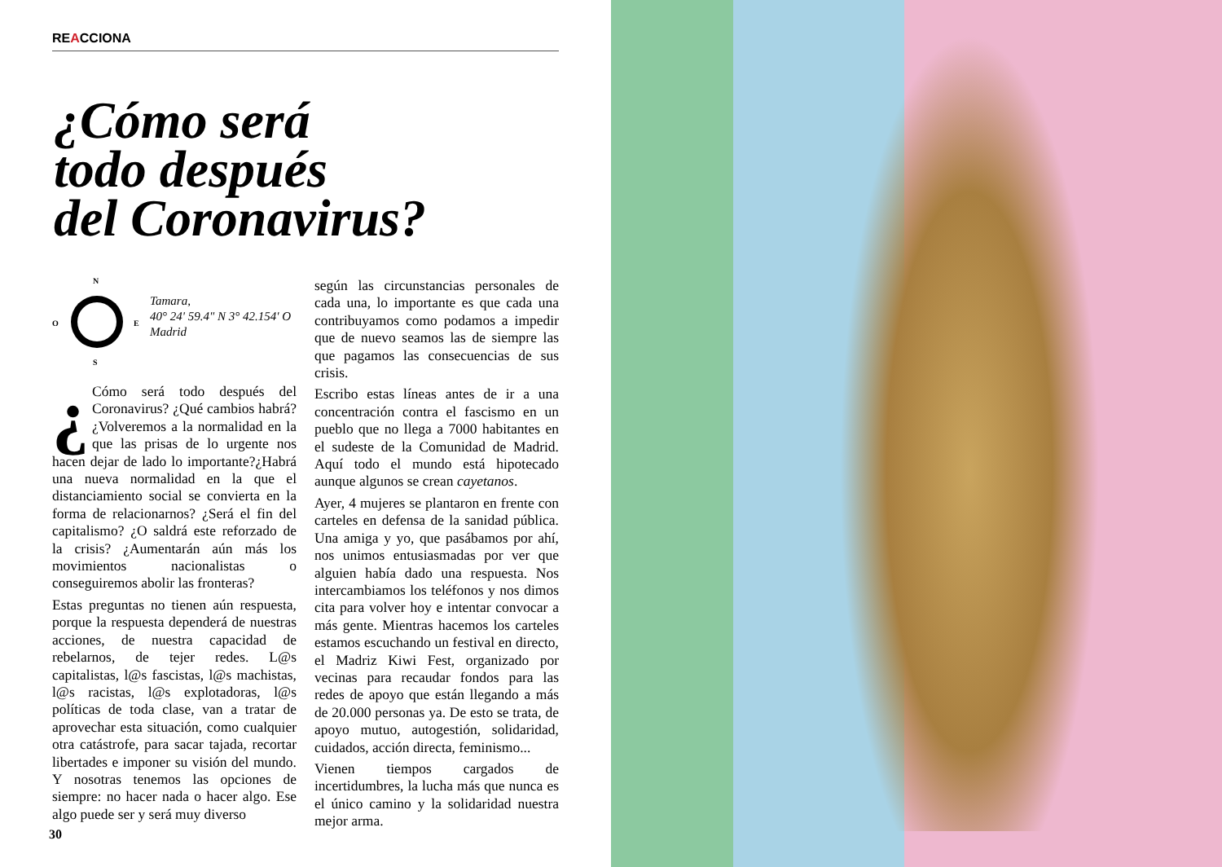REACCIONA
¿Cómo será
todo después
del Coronavirus?
N
S
O
E
Tamara,
40° 24' 59.4" N 3° 42.154' O
Madrid
¿ Cómo será todo después del Coronavirus? ¿Qué cambios habrá? ¿Volveremos a la normalidad en la que las prisas de lo urgente nos hacen dejar de lado lo importante?¿Habrá una nueva normalidad en la que el distanciamiento social se convierta en la forma de relacionarnos? ¿Será el fin del capitalismo? ¿O saldrá este reforzado de la crisis? ¿Aumentarán aún más los movimientos nacionalistas o conseguiremos abolir las fronteras?
Estas preguntas no tienen aún respuesta, porque la respuesta dependerá de nuestras acciones, de nuestra capacidad de rebelarnos, de tejer redes. L@s capitalistas, l@s fascistas, l@s machistas, l@s racistas, l@s explotadoras, l@s políticas de toda clase, van a tratar de aprovechar esta situación, como cualquier otra catástrofe, para sacar tajada, recortar libertades e imponer su visión del mundo. Y nosotras tenemos las opciones de siempre: no hacer nada o hacer algo. Ese algo puede ser y será muy diverso
según las circunstancias personales de cada una, lo importante es que cada una contribuyamos como podamos a impedir que de nuevo seamos las de siempre las que pagamos las consecuencias de sus crisis.
Escribo estas líneas antes de ir a una concentración contra el fascismo en un pueblo que no llega a 7000 habitantes en el sudeste de la Comunidad de Madrid. Aquí todo el mundo está hipotecado aunque algunos se crean cayetanos.
Ayer, 4 mujeres se plantaron en frente con carteles en defensa de la sanidad pública. Una amiga y yo, que pasábamos por ahí, nos unimos entusiasmadas por ver que alguien había dado una respuesta. Nos intercambiamos los teléfonos y nos dimos cita para volver hoy e intentar convocar a más gente. Mientras hacemos los carteles estamos escuchando un festival en directo, el Madriz Kiwi Fest, organizado por vecinas para recaudar fondos para las redes de apoyo que están llegando a más de 20.000 personas ya. De esto se trata, de apoyo mutuo, autogestión, solidaridad, cuidados, acción directa, feminismo...
Vienen tiempos cargados de incertidumbres, la lucha más que nunca es el único camino y la solidaridad nuestra mejor arma.
30